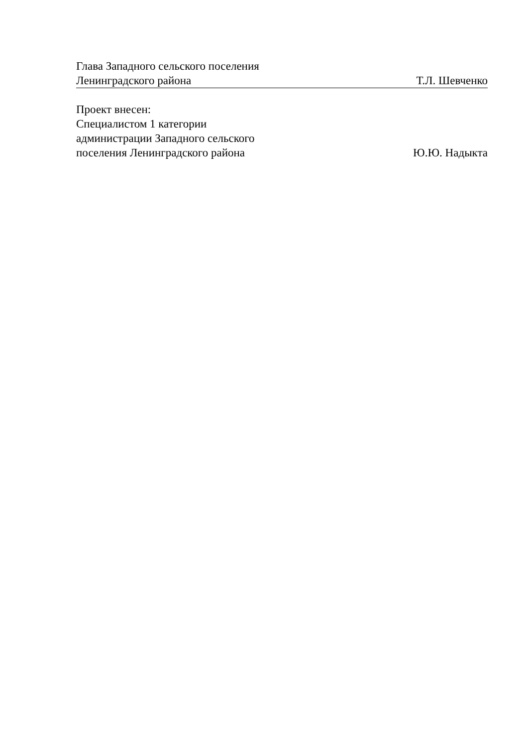Глава Западного сельского поселения
Ленинградского района Т.Л. Шевченко
Проект внесен:
Специалистом 1 категории
администрации Западного сельского
поселения Ленинградского района Ю.Ю. Надыкта